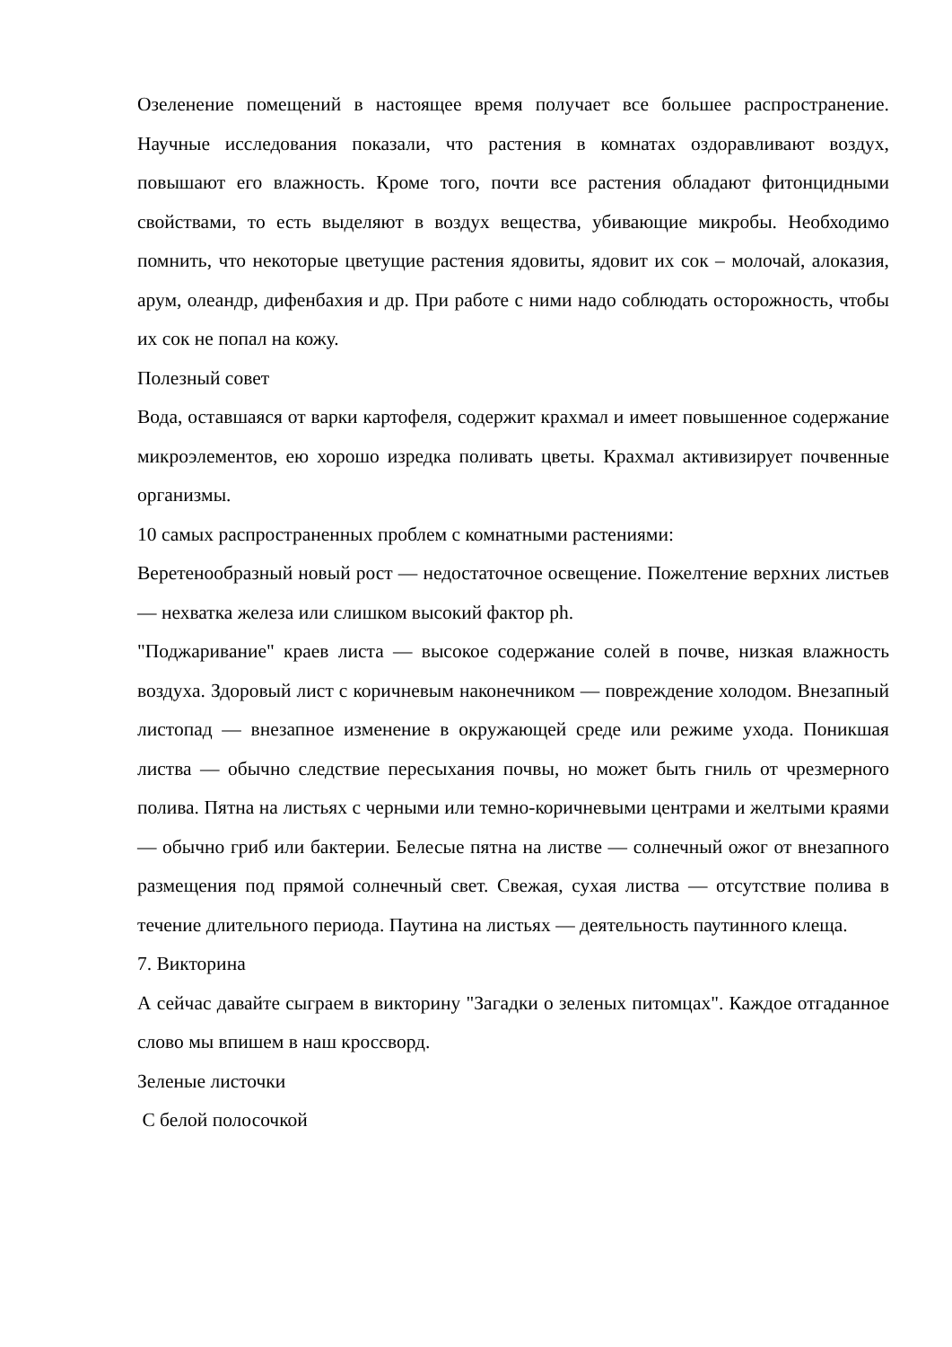Озеленение помещений в настоящее время получает все большее распространение. Научные исследования показали, что растения в комнатах оздоравливают воздух, повышают его влажность. Кроме того, почти все растения обладают фитонцидными свойствами, то есть выделяют в воздух вещества, убивающие микробы. Необходимо помнить, что некоторые цветущие растения ядовиты, ядовит их сок – молочай, алоказия, арум, олеандр, дифенбахия и др. При работе с ними надо соблюдать осторожность, чтобы их сок не попал на кожу.
Полезный совет
Вода, оставшаяся от варки картофеля, содержит крахмал и имеет повышенное содержание микроэлементов, ею хорошо изредка поливать цветы. Крахмал активизирует почвенные организмы.
10 самых распространенных проблем с комнатными растениями:
Веретенообразный новый рост — недостаточное освещение. Пожелтение верхних листьев — нехватка железа или слишком высокий фактор ph.
"Поджаривание" краев листа — высокое содержание солей в почве, низкая влажность воздуха. Здоровый лист с коричневым наконечником — повреждение холодом. Внезапный листопад — внезапное изменение в окружающей среде или режиме ухода. Поникшая листва — обычно следствие пересыхания почвы, но может быть гниль от чрезмерного полива. Пятна на листьях с черными или темно-коричневыми центрами и желтыми краями — обычно гриб или бактерии. Белесые пятна на листве — солнечный ожог от внезапного размещения под прямой солнечный свет. Свежая, сухая листва — отсутствие полива в течение длительного периода. Паутина на листьях — деятельность паутинного клеща.
7. Викторина
А сейчас давайте сыграем в викторину "Загадки о зеленых питомцах". Каждое отгаданное слово мы впишем в наш кроссворд.
Зеленые листочки
С белой полосочкой